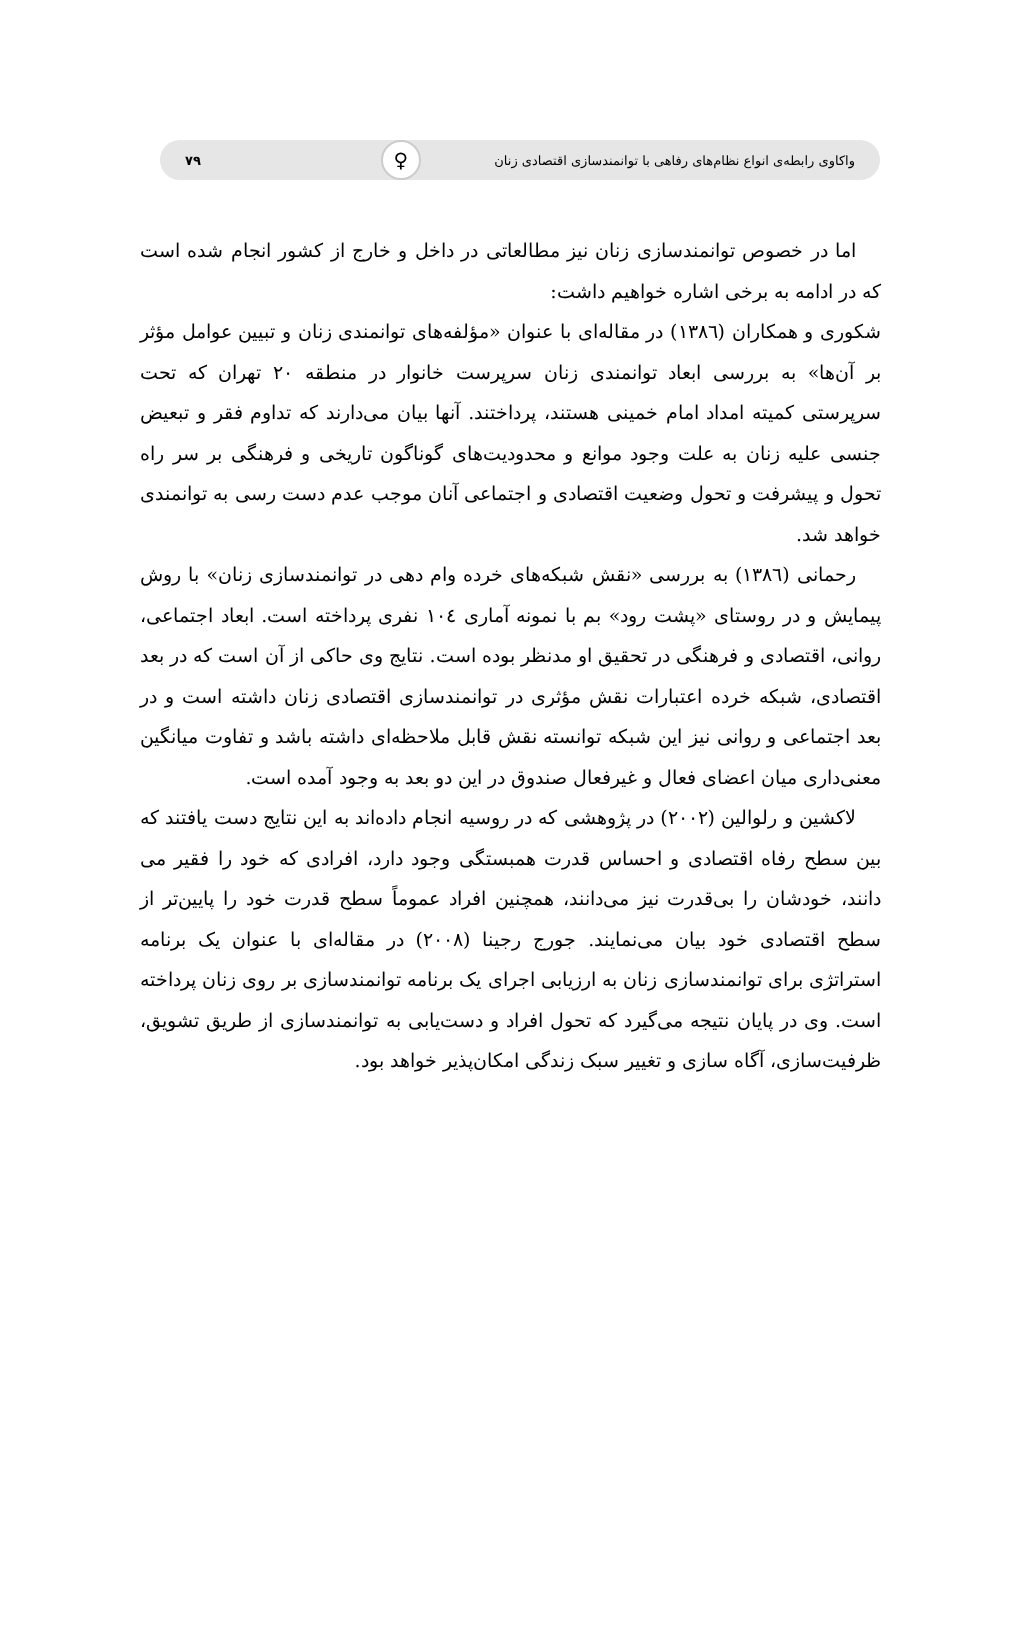واکاوی رابطه‌ی انواع نظام‌های رفاهی با توانمندسازی اقتصادی زنان ♀ ۷۹
اما در خصوص توانمندسازی زنان نیز مطالعاتی در داخل و خارج از کشور انجام شده است که در ادامه به برخی اشاره خواهیم داشت:
شکوری و همکاران (۱۳۸٦) در مقاله‌ای با عنوان «مؤلفه‌های توانمندی زنان و تبیین عوامل مؤثر بر آن‌ها» به بررسی ابعاد توانمندی زنان سرپرست خانوار در منطقه ۲۰ تهران که تحت سرپرستی کمیته امداد امام خمینی هستند، پرداختند. آنها بیان می‌دارند که تداوم فقر و تبعیض جنسی علیه زنان به علت وجود موانع و محدودیت‌های گوناگون تاریخی و فرهنگی بر سر راه تحول و پیشرفت و تحول وضعیت اقتصادی و اجتماعی آنان موجب عدم دست رسی به توانمندی خواهد شد.
رحمانی (۱۳۸٦) به بررسی «نقش شبکه‌های خرده وام دهی در توانمندسازی زنان» با روش پیمایش و در روستای «پشت رود» بم با نمونه آماری ۱۰٤ نفری پرداخته است. ابعاد اجتماعی، روانی، اقتصادی و فرهنگی در تحقیق او مدنظر بوده است. نتایج وی حاکی از آن است که در بعد اقتصادی، شبکه خرده اعتبارات نقش مؤثری در توانمندسازی اقتصادی زنان داشته است و در بعد اجتماعی و روانی نیز این شبکه توانسته نقش قابل ملاحظه‌ای داشته باشد و تفاوت میانگین معنی‌داری میان اعضای فعال و غیرفعال صندوق در این دو بعد به وجود آمده است.
لاکشین و رلوالین (۲۰۰۲) در پژوهشی که در روسیه انجام داده‌اند به این نتایج دست یافتند که بین سطح رفاه اقتصادی و احساس قدرت همبستگی وجود دارد، افرادی که خود را فقیر می دانند، خودشان را بی‌قدرت نیز می‌دانند، همچنین افراد عموماً سطح قدرت خود را پایین‌تر از سطح اقتصادی خود بیان می‌نمایند. جورج رجینا (۲۰۰۸) در مقاله‌ای با عنوان یک برنامه استراتژی برای توانمندسازی زنان به ارزیابی اجرای یک برنامه توانمندسازی بر روی زنان پرداخته است. وی در پایان نتیجه می‌گیرد که تحول افراد و دست‌یابی به توانمندسازی از طریق تشویق، ظرفیت‌سازی، آگاه سازی و تغییر سبک زندگی امکان‌پذیر خواهد بود.